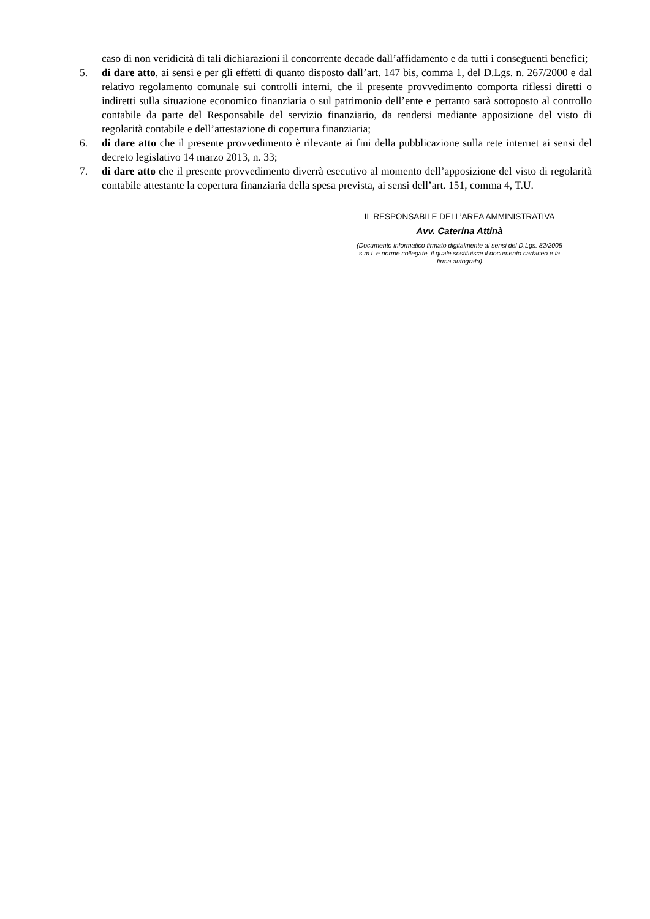caso di non veridicità di tali dichiarazioni il concorrente decade dall’affidamento e da tutti i conseguenti benefici;
5. di dare atto, ai sensi e per gli effetti di quanto disposto dall’art. 147 bis, comma 1, del D.Lgs. n. 267/2000 e dal relativo regolamento comunale sui controlli interni, che il presente provvedimento comporta riflessi diretti o indiretti sulla situazione economico finanziaria o sul patrimonio dell’ente e pertanto sarà sottoposto al controllo contabile da parte del Responsabile del servizio finanziario, da rendersi mediante apposizione del visto di regolarità contabile e dell’attestazione di copertura finanziaria;
6. di dare atto che il presente provvedimento è rilevante ai fini della pubblicazione sulla rete internet ai sensi del decreto legislativo 14 marzo 2013, n. 33;
7. di dare atto che il presente provvedimento diverrà esecutivo al momento dell’apposizione del visto di regolarità contabile attestante la copertura finanziaria della spesa prevista, ai sensi dell’art. 151, comma 4, T.U.
IL RESPONSABILE DELL’AREA AMMINISTRATIVA
Avv. Caterina Attinà
(Documento informatico firmato digitalmente ai sensi del D.Lgs. 82/2005 s.m.i. e norme collegate, il quale sostituisce il documento cartaceo e la firma autografa)